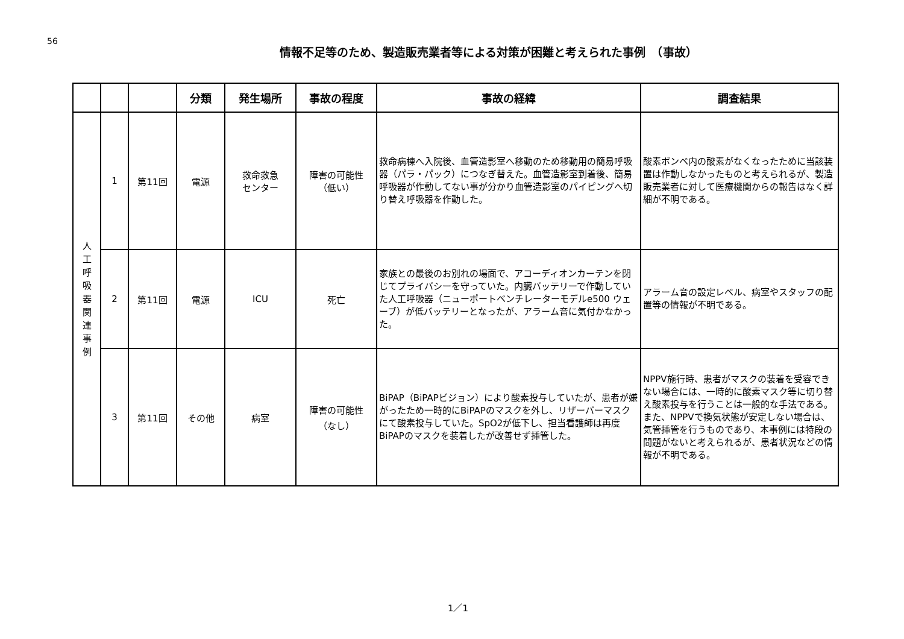56
情報不足等のため、製造販売業者等による対策が困難と考えられた事例　（事故）
| | | | 分類 | 発生場所 | 事故の程度 | 事故の経緯 | 調査結果 |
| --- | --- | --- | --- | --- | --- | --- | --- |
| 人 工 呼 吸 器 関 連 事 例 | 1 | 第11回 | 電源 | 救命救急 センター | 障害の可能性 （低い） | 救命病棟へ入院後、血管造影室へ移動のため移動用の簡易呼吸器（パラ・パック）につなぎ替えた。血管造影室到着後、簡易呼吸器が作動してない事が分かり血管造影室のパイピングへ切り替え呼吸器を作動した。 | 酸素ボンベ内の酸素がなくなったために当該装置は作動しなかったものと考えられるが、製造販売業者に対して医療機関からの報告はなく詳細が不明である。 |
| | 2 | 第11回 | 電源 | ICU | 死亡 | 家族との最後のお別れの場面で、アコーディオンカーテンを閉じてプライバシーを守っていた。内臓バッテリーで作動していた人工呼吸器（ニューポートベンチレーターモデルe500 ウェーブ）が低バッテリーとなったが、アラーム音に気付かなかった。 | アラーム音の設定レベル、病室やスタッフの配置等の情報が不明である。 |
| | 3 | 第11回 | その他 | 病室 | 障害の可能性 （なし） | BiPAP（BiPAPビジョン）により酸素投与していたが、患者が嫌がったため一時的にBiPAPのマスクを外し、リザーバーマスクにて酸素投与していた。SpO2が低下し、担当看護師は再度BiPAPのマスクを装着したが改善せず挿管した。 | NPPV施行時、患者がマスクの装着を受容できない場合には、一時的に酸素マスク等に切り替え酸素投与を行うことは一般的な手法である。また、NPPVで換気状態が安定しない場合は、気管挿管を行うものであり、本事例には特段の問題がないと考えられるが、患者状況などの情報が不明である。 |
1／1